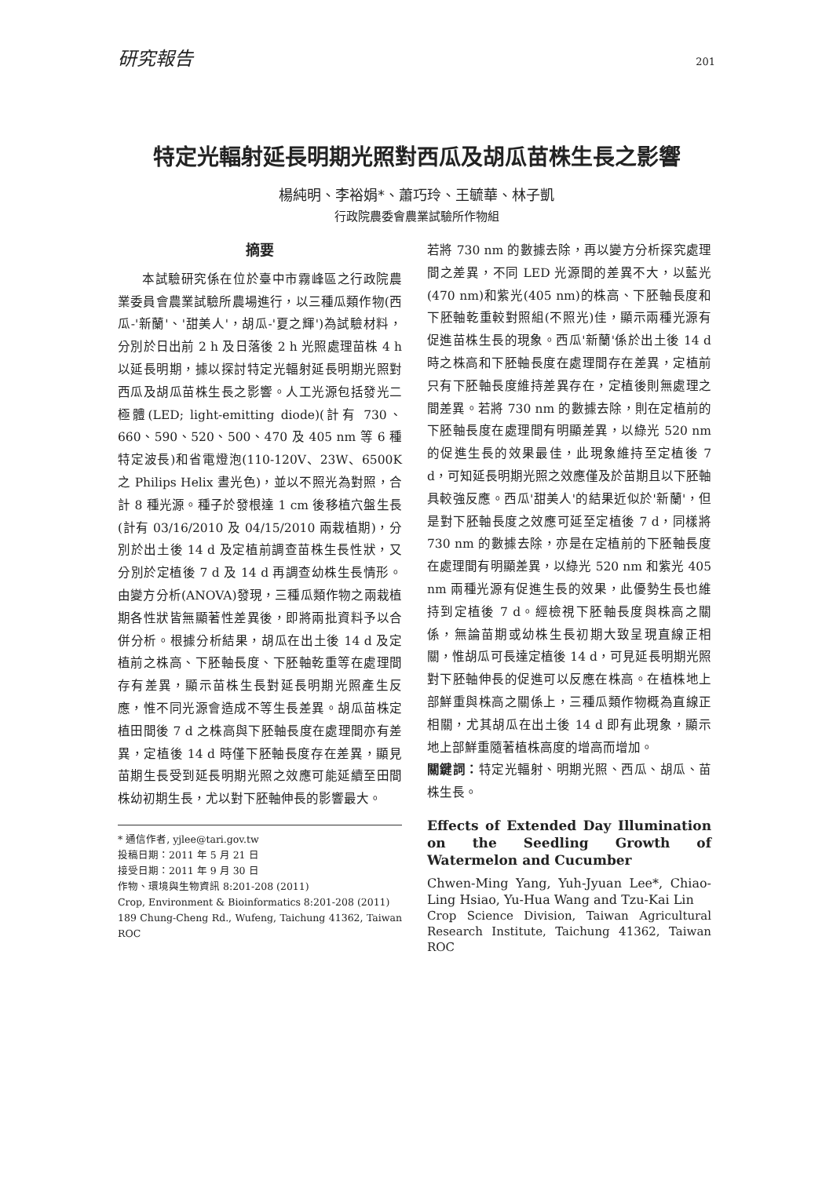研究報告 201
特定光輻射延長明期光照對西瓜及胡瓜苗株生長之影響
楊純明、李裕娟*、蕭巧玲、王毓華、林子凱
行政院農委會農業試驗所作物組
摘要
本試驗研究係在位於臺中市霧峰區之行政院農業委員會農業試驗所農場進行，以三種瓜類作物(西瓜-'新蘭'、'甜美人'，胡瓜-'夏之輝')為試驗材料，分別於日出前 2 h 及日落後 2 h 光照處理苗株 4 h 以延長明期，據以探討特定光輻射延長明期光照對西瓜及胡瓜苗株生長之影響。人工光源包括發光二極體(LED; light-emitting diode)(計有 730、660、590、520、500、470 及 405 nm 等 6 種特定波長)和省電燈泡(110-120V、23W、6500K 之 Philips Helix 晝光色)，並以不照光為對照，合計 8 種光源。種子於發根達 1 cm 後移植穴盤生長(計有 03/16/2010 及 04/15/2010 兩栽植期)，分別於出土後 14 d 及定植前調查苗株生長性狀，又分別於定植後 7 d 及 14 d 再調查幼株生長情形。由變方分析(ANOVA)發現，三種瓜類作物之兩栽植期各性狀皆無顯著性差異後，即將兩批資料予以合併分析。根據分析結果，胡瓜在出土後 14 d 及定植前之株高、下胚軸長度、下胚軸乾重等在處理間存有差異，顯示苗株生長對延長明期光照產生反應，惟不同光源會造成不等生長差異。胡瓜苗株定植田間後 7 d 之株高與下胚軸長度在處理間亦有差異，定植後 14 d 時僅下胚軸長度存在差異，顯見苗期生長受到延長明期光照之效應可能延續至田間株幼初期生長，尤以對下胚軸伸長的影響最大。
* 通信作者, yjlee@tari.gov.tw
投稿日期：2011 年 5 月 21 日
接受日期：2011 年 9 月 30 日
作物、環境與生物資訊 8:201-208 (2011)
Crop, Environment & Bioinformatics 8:201-208 (2011)
189 Chung-Cheng Rd., Wufeng, Taichung 41362, Taiwan ROC
若將 730 nm 的數據去除，再以變方分析探究處理間之差異，不同 LED 光源間的差異不大，以藍光(470 nm)和紫光(405 nm)的株高、下胚軸長度和下胚軸乾重較對照組(不照光)佳，顯示兩種光源有促進苗株生長的現象。西瓜'新蘭'係於出土後 14 d 時之株高和下胚軸長度在處理間存在差異，定植前只有下胚軸長度維持差異存在，定植後則無處理之間差異。若將 730 nm 的數據去除，則在定植前的下胚軸長度在處理間有明顯差異，以綠光 520 nm 的促進生長的效果最佳，此現象維持至定植後 7 d，可知延長明期光照之效應僅及於苗期且以下胚軸具較強反應。西瓜'甜美人'的結果近似於'新蘭'，但是對下胚軸長度之效應可延至定植後 7 d，同樣將 730 nm 的數據去除，亦是在定植前的下胚軸長度在處理間有明顯差異，以綠光 520 nm 和紫光 405 nm 兩種光源有促進生長的效果，此優勢生長也維持到定植後 7 d。經檢視下胚軸長度與株高之關係，無論苗期或幼株生長初期大致呈現直線正相關，惟胡瓜可長達定植後 14 d，可見延長明期光照對下胚軸伸長的促進可以反應在株高。在植株地上部鮮重與株高之關係上，三種瓜類作物概為直線正相關，尤其胡瓜在出土後 14 d 即有此現象，顯示地上部鮮重隨著植株高度的增高而增加。
關鍵詞：特定光輻射、明期光照、西瓜、胡瓜、苗株生長。
Effects of Extended Day Illumination on the Seedling Growth of Watermelon and Cucumber
Chwen-Ming Yang, Yuh-Jyuan Lee*, Chiao-Ling Hsiao, Yu-Hua Wang and Tzu-Kai Lin
Crop Science Division, Taiwan Agricultural Research Institute, Taichung 41362, Taiwan ROC